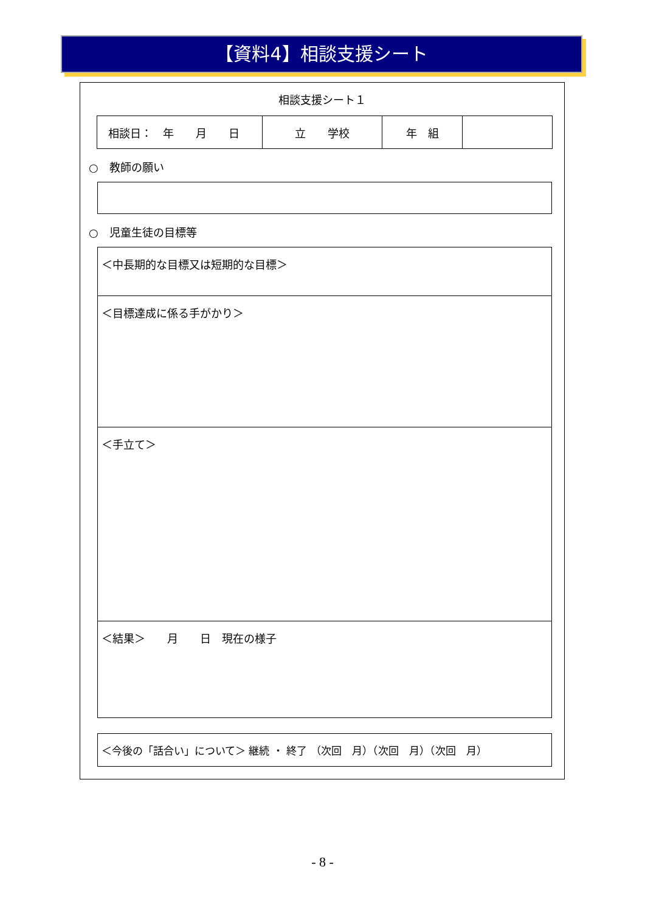【資料4】相談支援シート
相談支援シート１
| 相談日： 年 月 日 | 立 学校 | 年 組 | |
○　教師の願い
○　児童生徒の目標等
＜中長期的な目標又は短期的な目標＞
＜目標達成に係る手がかり＞
＜手立て＞
＜結果＞　　月　　日　現在の様子
＜今後の「話合い」について＞ 継続 ・ 終了 （次回　月）（次回　月）（次回　月）
- 8 -